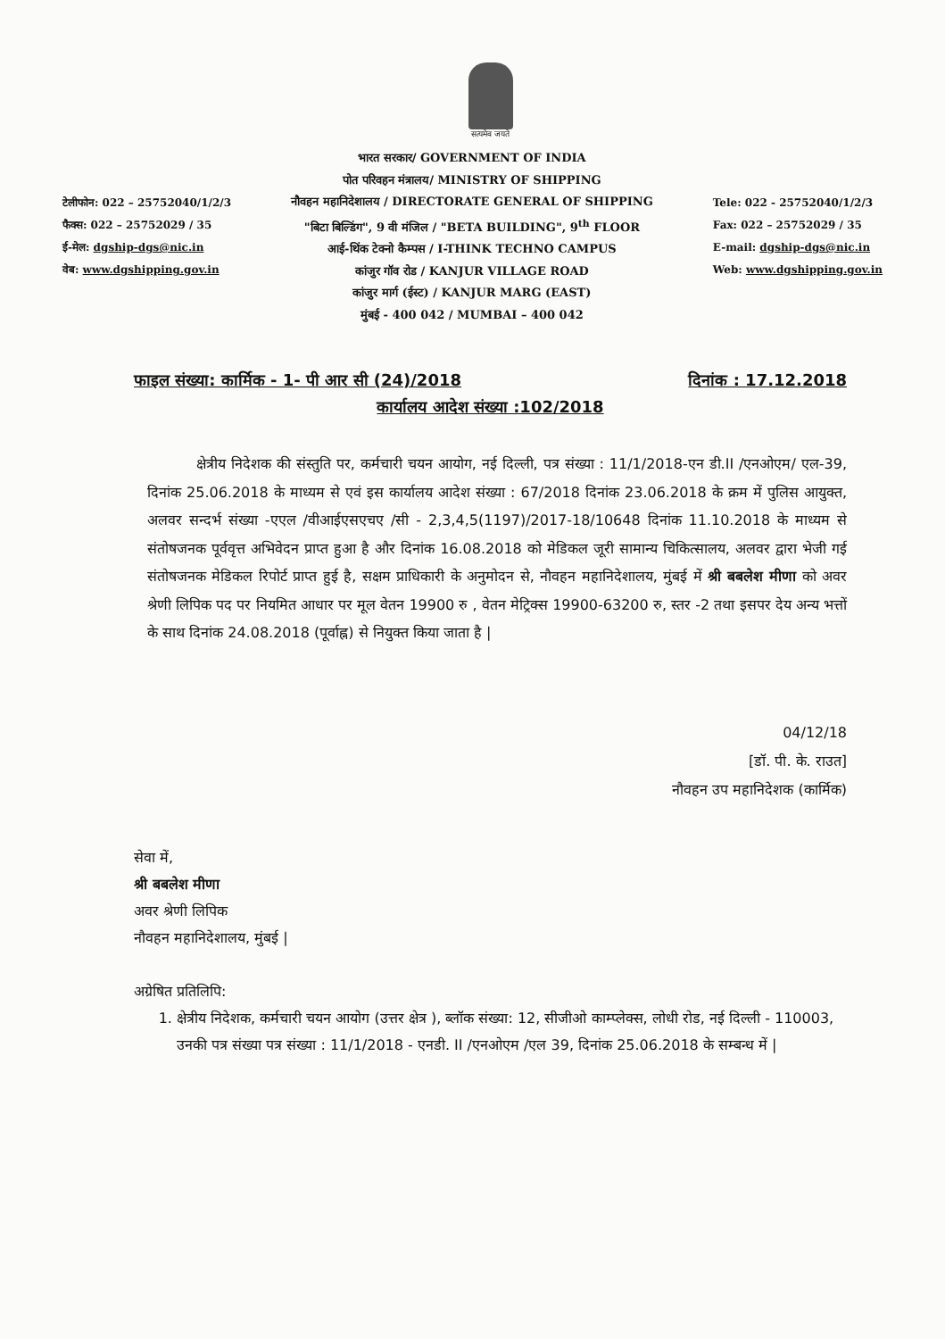सत्यमेव जयते
टेलीफोन: 022 – 25752040/1/2/3
फैक्स: 022 – 25752029 / 35
ई-मेल: dgship-dgs@nic.in
वेब: www.dgshipping.gov.in
भारत सरकार/ GOVERNMENT OF INDIA
पोत परिवहन मंत्रालय/ MINISTRY OF SHIPPING
नौवहन महानिदेशालय / DIRECTORATE GENERAL OF SHIPPING
"बिटा बिल्डिंग", 9 वी मंजिल / "BETA BUILDING", 9<sup>th</sup> FLOOR
आई-थिंक टेक्नो कैम्पस / I-THINK TECHNO CAMPUS
कांजुर गॉव रोड / KANJUR VILLAGE ROAD
कांजुर मार्ग (ईस्ट) / KANJUR MARG (EAST)
मुंबई - 400 042 / MUMBAI – 400 042
Tele: 022 - 25752040/1/2/3
Fax: 022 – 25752029 / 35
E-mail: dgship-dgs@nic.in
Web: www.dgshipping.gov.in
फाइल संख्या: कार्मिक - 1- पी आर सी (24)/2018 दिनांक : 17.12.2018
कार्यालय आदेश संख्या :102/2018
क्षेत्रीय निदेशक की संस्तुति पर, कर्मचारी चयन आयोग, नई दिल्ली, पत्र संख्या : 11/1/2018-एन डी.II /एनओएम/ एल-39, दिनांक 25.06.2018 के माध्यम से एवं इस कार्यालय आदेश संख्या : 67/2018 दिनांक 23.06.2018 के क्रम में पुलिस आयुक्त, अलवर सन्दर्भ संख्या -एएल /वीआईएसएचए /सी - 2,3,4,5(1197)/2017-18/10648 दिनांक 11.10.2018 के माध्यम से संतोषजनक पूर्ववृत्त अभिवेदन प्राप्त हुआ है और दिनांक 16.08.2018 को मेडिकल जूरी सामान्य चिकित्सालय, अलवर द्वारा भेजी गई संतोषजनक मेडिकल रिपोर्ट प्राप्त हुई है, सक्षम प्राधिकारी के अनुमोदन से, नौवहन महानिदेशालय, मुंबई में श्री बबलेश मीणा को अवर श्रेणी लिपिक पद पर नियमित आधार पर मूल वेतन 19900 रु , वेतन मेट्रिक्स 19900-63200 रु, स्तर -2 तथा इसपर देय अन्य भत्तों के साथ दिनांक 24.08.2018 (पूर्वाह्न) से नियुक्त किया जाता है |
04/12/18
[डॉ. पी. के. राउत]
नौवहन उप महानिदेशक (कार्मिक)
सेवा में,
श्री बबलेश मीणा
अवर श्रेणी लिपिक
नौवहन महानिदेशालय, मुंबई |
अग्रेषित प्रतिलिपि:
1. क्षेत्रीय निदेशक, कर्मचारी चयन आयोग (उत्तर क्षेत्र ), ब्लॉक संख्या: 12, सीजीओ काम्प्लेक्स, लोधी रोड, नई दिल्ली - 110003, उनकी पत्र संख्या पत्र संख्या : 11/1/2018 - एनडी. II /एनओएम /एल 39, दिनांक 25.06.2018 के सम्बन्ध में |